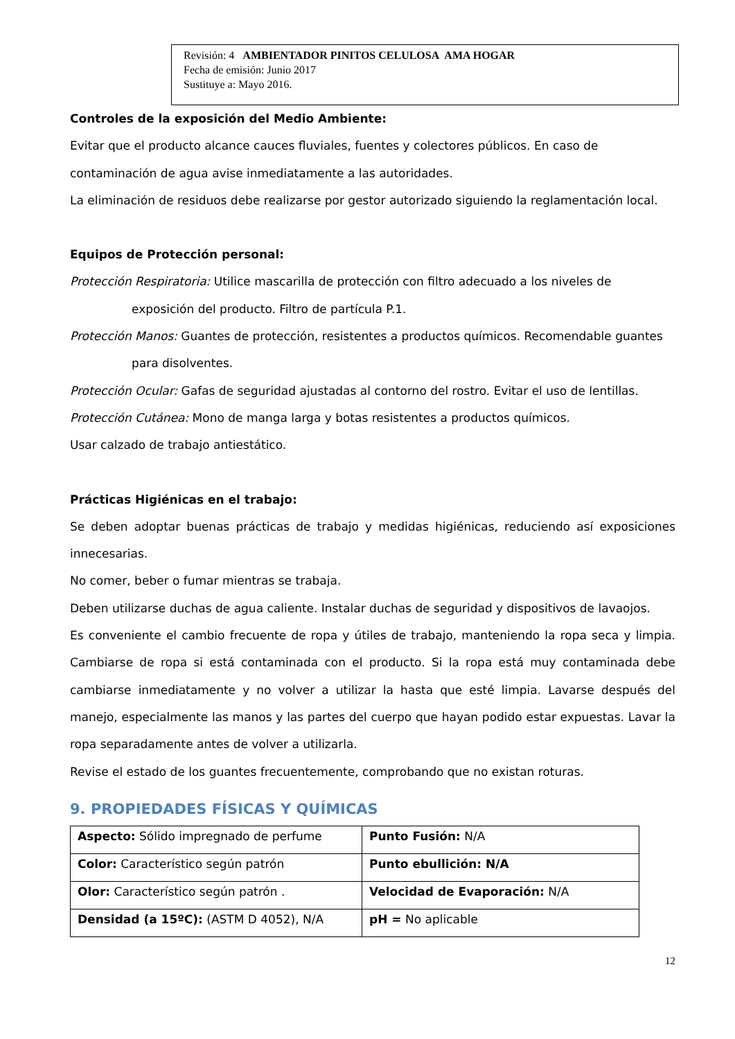Revisión: 4 AMBIENTADOR PINITOS CELULOSA AMA HOGAR
Fecha de emisión: Junio 2017
Sustituye a: Mayo 2016.
Controles de la exposición del Medio Ambiente:
Evitar que el producto alcance cauces fluviales, fuentes y colectores públicos. En caso de contaminación de agua avise inmediatamente a las autoridades.
La eliminación de residuos debe realizarse por gestor autorizado siguiendo la reglamentación local.
Equipos de Protección personal:
Protección Respiratoria: Utilice mascarilla de protección con filtro adecuado a los niveles de
exposición del producto. Filtro de partícula P.1.
Protección Manos: Guantes de protección, resistentes a productos químicos. Recomendable guantes
para disolventes.
Protección Ocular: Gafas de seguridad ajustadas al contorno del rostro. Evitar el uso de lentillas.
Protección Cutánea: Mono de manga larga y botas resistentes a productos químicos.
Usar calzado de trabajo antiestático.
Prácticas Higiénicas en el trabajo:
Se deben adoptar buenas prácticas de trabajo y medidas higiénicas, reduciendo así exposiciones innecesarias.
No comer, beber o fumar mientras se trabaja.
Deben utilizarse duchas de agua caliente. Instalar duchas de seguridad y dispositivos de lavaojos.
Es conveniente el cambio frecuente de ropa y útiles de trabajo, manteniendo la ropa seca y limpia. Cambiarse de ropa si está contaminada con el producto. Si la ropa está muy contaminada debe cambiarse inmediatamente y no volver a utilizar la hasta que esté limpia. Lavarse después del manejo, especialmente las manos y las partes del cuerpo que hayan podido estar expuestas. Lavar la ropa separadamente antes de volver a utilizarla.
Revise el estado de los guantes frecuentemente, comprobando que no existan roturas.
9. PROPIEDADES FÍSICAS Y QUÍMICAS
| Aspecto: Sólido impregnado de perfume | Punto Fusión: N/A |
| Color: Característico según patrón | Punto ebullición: N/A |
| Olor: Característico según patrón . | Velocidad de Evaporación: N/A |
| Densidad (a 15ºC): (ASTM D 4052), N/A | pH = No aplicable |
12